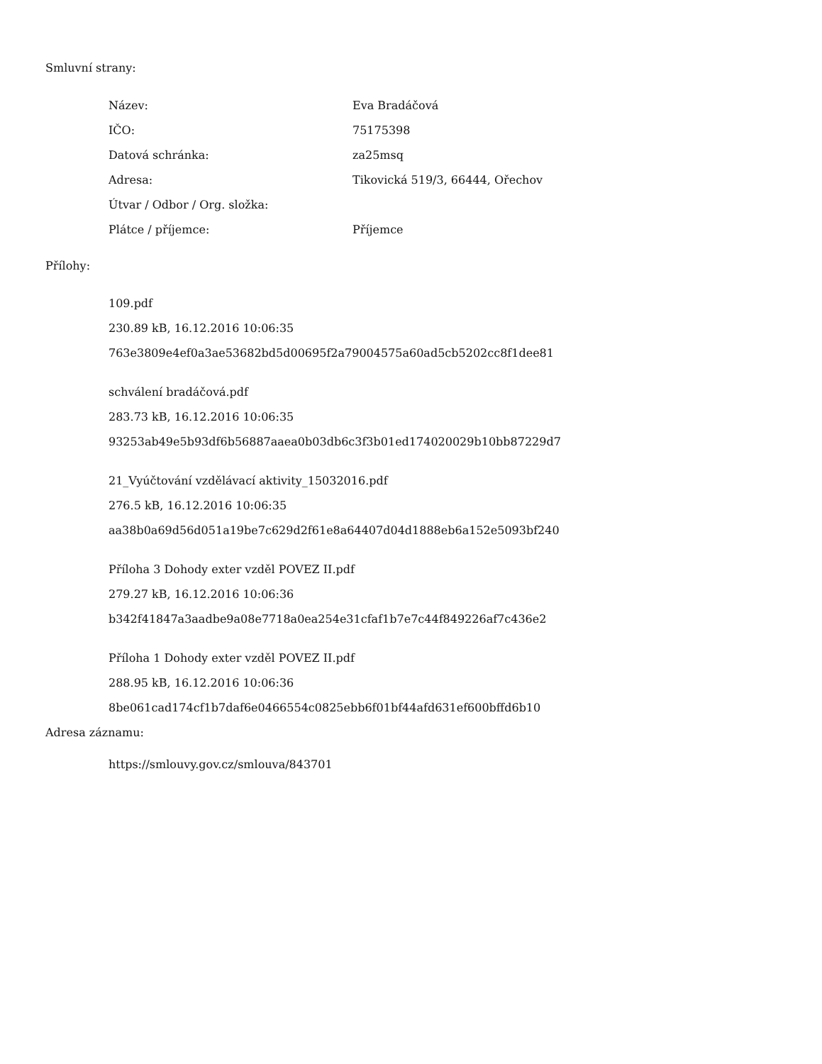Smluvní strany:
| Název: | Eva Bradáčová |
| IČO: | 75175398 |
| Datová schránka: | za25msq |
| Adresa: | Tikovická 519/3, 66444, Ořechov |
| Útvar / Odbor / Org. složka: | |
| Plátce / příjemce: | Příjemce |
Přílohy:
109.pdf
230.89 kB, 16.12.2016 10:06:35
763e3809e4ef0a3ae53682bd5d00695f2a79004575a60ad5cb5202cc8f1dee81
schválení bradáčová.pdf
283.73 kB, 16.12.2016 10:06:35
93253ab49e5b93df6b56887aaea0b03db6c3f3b01ed174020029b10bb87229d7
21_Vyúčtování vzdělávací aktivity_15032016.pdf
276.5 kB, 16.12.2016 10:06:35
aa38b0a69d56d051a19be7c629d2f61e8a64407d04d1888eb6a152e5093bf240
Příloha 3 Dohody exter vzděl POVEZ II.pdf
279.27 kB, 16.12.2016 10:06:36
b342f41847a3aadbe9a08e7718a0ea254e31cfaf1b7e7c44f849226af7c436e2
Příloha 1 Dohody exter vzděl POVEZ II.pdf
288.95 kB, 16.12.2016 10:06:36
8be061cad174cf1b7daf6e0466554c0825ebb6f01bf44afd631ef600bffd6b10
Adresa záznamu:
https://smlouvy.gov.cz/smlouva/843701